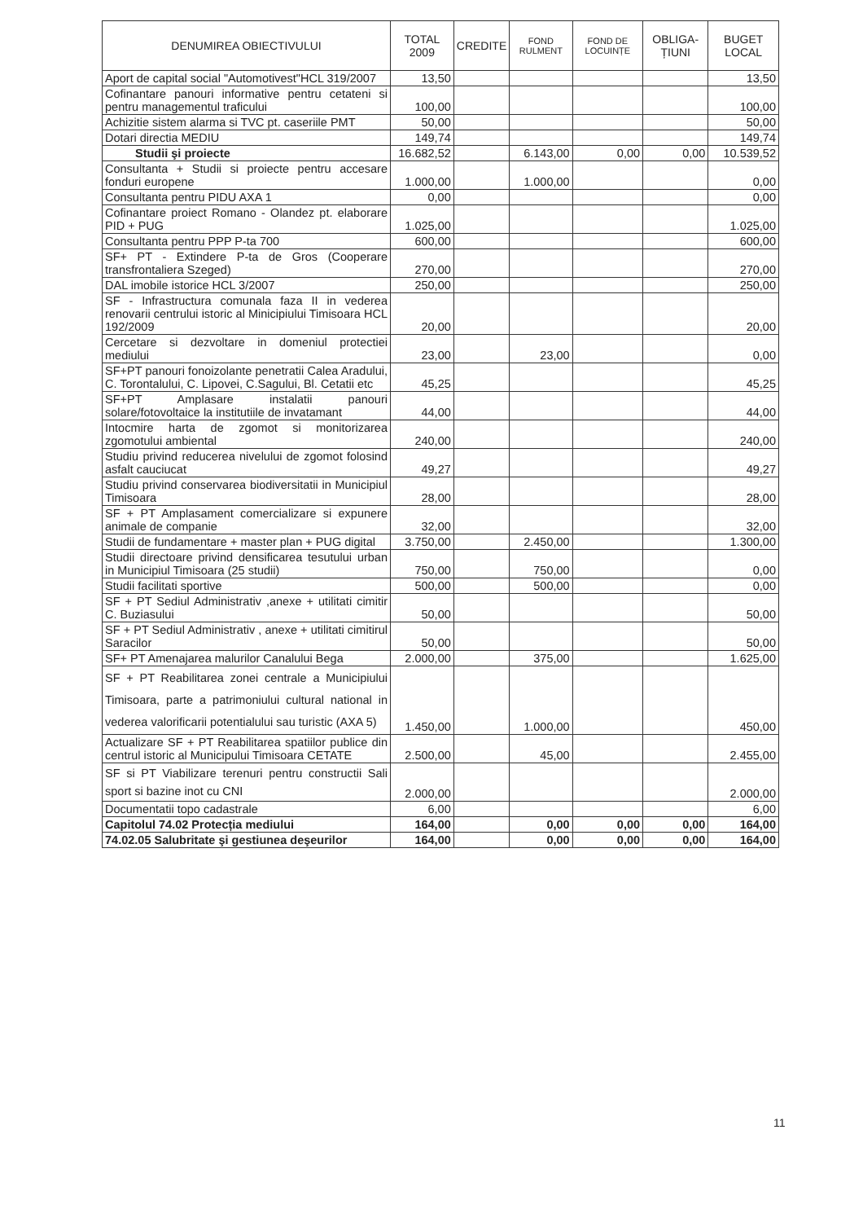| DENUMIREA OBIECTIVULUI | TOTAL 2009 | CREDITE | FOND RULMENT | FOND DE LOCUINȚE | OBLIGA-ȚIUNI | BUGET LOCAL |
| --- | --- | --- | --- | --- | --- | --- |
| Aport de capital social "Automotivest"HCL 319/2007 | 13,50 | | | | | 13,50 |
| Cofinantare panouri informative pentru cetateni si pentru managementul traficului | 100,00 | | | | | 100,00 |
| Achizitie sistem alarma si TVC pt. caseriile PMT | 50,00 | | | | | 50,00 |
| Dotari directia MEDIU | 149,74 | | | | | 149,74 |
| Studii şi proiecte | 16.682,52 | | 6.143,00 | 0,00 | 0,00 | 10.539,52 |
| Consultanta + Studii si proiecte pentru accesare fonduri europene | 1.000,00 | | 1.000,00 | | | 0,00 |
| Consultanta pentru PIDU AXA 1 | 0,00 | | | | | 0,00 |
| Cofinantare proiect Romano - Olandez pt. elaborare PID + PUG | 1.025,00 | | | | | 1.025,00 |
| Consultanta pentru PPP P-ta 700 | 600,00 | | | | | 600,00 |
| SF+ PT - Extindere P-ta de Gros (Cooperare transfrontaliera Szeged) | 270,00 | | | | | 270,00 |
| DAL imobile istorice HCL 3/2007 | 250,00 | | | | | 250,00 |
| SF - Infrastructura comunala faza II in vederea renovarii centrului istoric al Minicipiului Timisoara HCL 192/2009 | 20,00 | | | | | 20,00 |
| Cercetare si dezvoltare in domeniul protectiei mediului | 23,00 | | 23,00 | | | 0,00 |
| SF+PT panouri fonoizolante penetratii Calea Aradului, C. Torontalului, C. Lipovei, C.Sagului, Bl. Cetatii etc | 45,25 | | | | | 45,25 |
| SF+PT Amplasare instalatii panouri solare/fotovoltaice la institutiile de invatamant | 44,00 | | | | | 44,00 |
| Intocmire harta de zgomot si monitorizarea zgomotului ambiental | 240,00 | | | | | 240,00 |
| Studiu privind reducerea nivelului de zgomot folosind asfalt cauciucat | 49,27 | | | | | 49,27 |
| Studiu privind conservarea biodiversitatii in Municipiul Timisoara | 28,00 | | | | | 28,00 |
| SF + PT Amplasament comercializare si expunere animale de companie | 32,00 | | | | | 32,00 |
| Studii de fundamentare + master plan + PUG digital | 3.750,00 | | 2.450,00 | | | 1.300,00 |
| Studii directoare privind densificarea tesutului urban in Municipiul Timisoara (25 studii) | 750,00 | | 750,00 | | | 0,00 |
| Studii facilitati sportive | 500,00 | | 500,00 | | | 0,00 |
| SF + PT Sediul Administrativ ,anexe + utilitati cimitir C. Buziasului | 50,00 | | | | | 50,00 |
| SF + PT Sediul Administrativ , anexe + utilitati cimitirul Saracilor | 50,00 | | | | | 50,00 |
| SF+ PT Amenajarea malurilor Canalului Bega | 2.000,00 | | 375,00 | | | 1.625,00 |
| SF + PT Reabilitarea zonei centrale a Municipiului Timisoara, parte a patrimoniului cultural national in vederea valorificarii potentialului sau turistic (AXA 5) | 1.450,00 | | 1.000,00 | | | 450,00 |
| Actualizare SF + PT Reabilitarea spatiilor publice din centrul istoric al Municipului Timisoara CETATE | 2.500,00 | | 45,00 | | | 2.455,00 |
| SF si PT Viabilizare terenuri pentru constructii Sali sport si bazine inot cu CNI | 2.000,00 | | | | | 2.000,00 |
| Documentatii topo cadastrale | 6,00 | | | | | 6,00 |
| Capitolul 74.02 Protecția mediului | 164,00 | | 0,00 | 0,00 | 0,00 | 164,00 |
| 74.02.05 Salubritate şi gestiunea deşeurilor | 164,00 | | 0,00 | 0,00 | 0,00 | 164,00 |
11